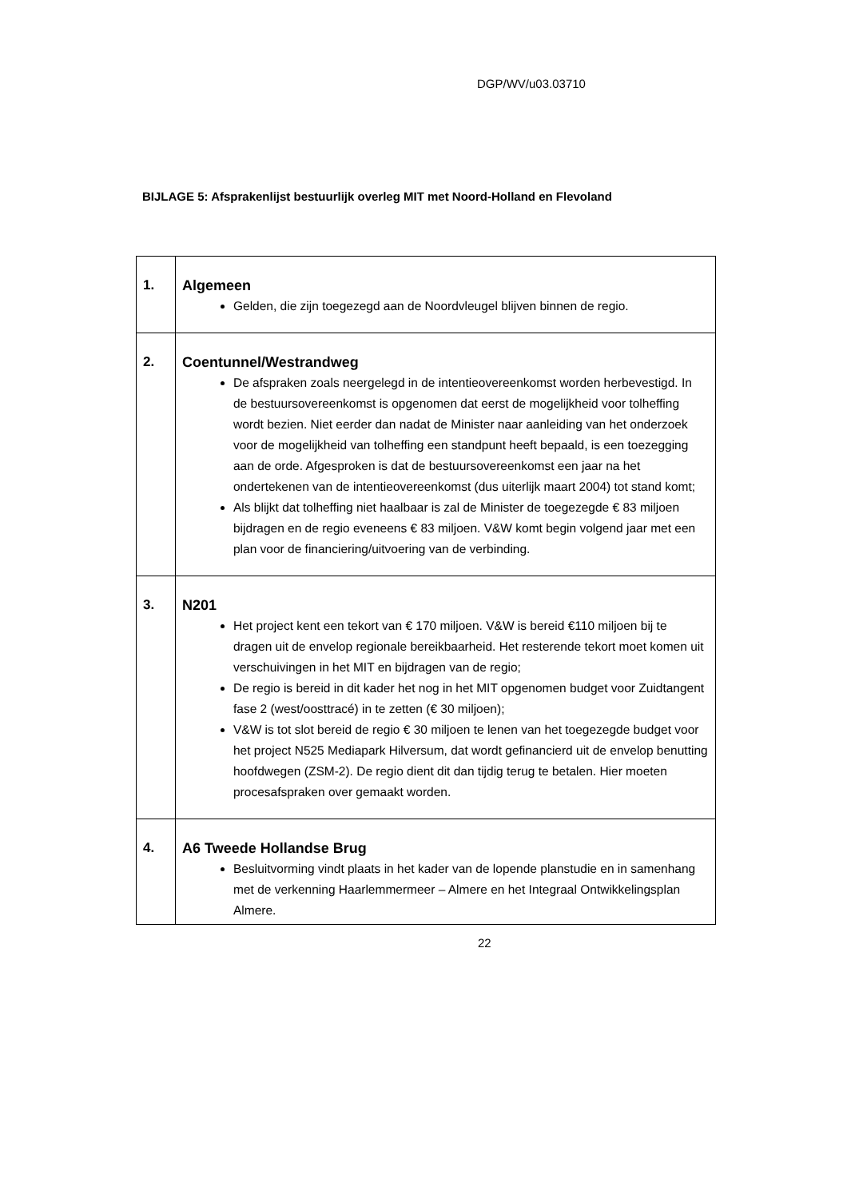DGP/WV/u03.03710
BIJLAGE 5: Afsprakenlijst bestuurlijk overleg MIT met Noord-Holland en Flevoland
| 1. | Algemeen Gelden, die zijn toegezegd aan de Noordvleugel blijven binnen de regio. |
| 2. | Coentunnel/Westrandweg De afspraken zoals neergelegd in de intentieovereenkomst worden herbevestigd. In de bestuursovereenkomst is opgenomen dat eerst de mogelijkheid voor tolheffing wordt bezien. Niet eerder dan nadat de Minister naar aanleiding van het onderzoek voor de mogelijkheid van tolheffing een standpunt heeft bepaald, is een toezegging aan de orde. Afgesproken is dat de bestuursovereenkomst een jaar na het ondertekenen van de intentieovereenkomst (dus uiterlijk maart 2004) tot stand komt; Als blijkt dat tolheffing niet haalbaar is zal de Minister de toegezegde € 83 miljoen bijdragen en de regio eveneens € 83 miljoen. V&W komt begin volgend jaar met een plan voor de financiering/uitvoering van de verbinding. |
| 3. | N201 Het project kent een tekort van € 170 miljoen. V&W is bereid €110 miljoen bij te dragen uit de envelop regionale bereikbaarheid. Het resterende tekort moet komen uit verschuivingen in het MIT en bijdragen van de regio; De regio is bereid in dit kader het nog in het MIT opgenomen budget voor Zuidtangent fase 2 (west/oosttracé) in te zetten (€ 30 miljoen); V&W is tot slot bereid de regio € 30 miljoen te lenen van het toegezegde budget voor het project N525 Mediapark Hilversum, dat wordt gefinancierd uit de envelop benutting hoofdwegen (ZSM-2). De regio dient dit dan tijdig terug te betalen. Hier moeten procesafspraken over gemaakt worden. |
| 4. | A6 Tweede Hollandse Brug Besluitvorming vindt plaats in het kader van de lopende planstudie en in samenhang met de verkenning Haarlemmermeer – Almere en het Integraal Ontwikkelingsplan Almere. |
22